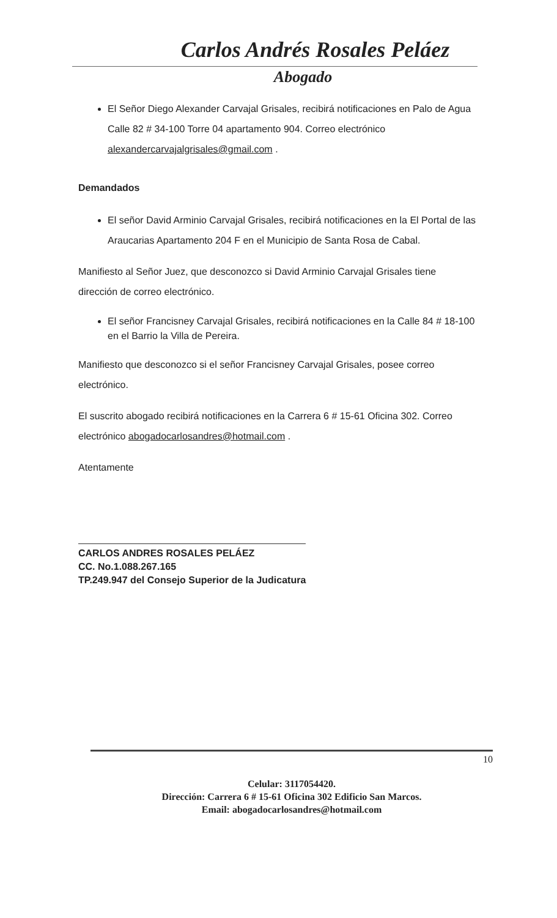Carlos Andrés Rosales Peláez
Abogado
El Señor Diego Alexander Carvajal Grisales, recibirá notificaciones en Palo de Agua Calle 82 # 34-100 Torre 04 apartamento 904. Correo electrónico alexandercarvajalgrisales@gmail.com .
Demandados
El señor David Arminio Carvajal Grisales, recibirá notificaciones en la El Portal de las Araucarias Apartamento 204 F en el Municipio de Santa Rosa de Cabal.
Manifiesto al Señor Juez, que desconozco si David Arminio Carvajal Grisales tiene dirección de correo electrónico.
El señor Francisney Carvajal Grisales, recibirá notificaciones en la Calle 84 # 18-100 en el Barrio la Villa de Pereira.
Manifiesto que desconozco si el señor Francisney Carvajal Grisales, posee correo electrónico.
El suscrito abogado recibirá notificaciones en la Carrera 6 # 15-61 Oficina 302. Correo electrónico abogadocarlosandres@hotmail.com .
Atentamente
CARLOS ANDRES ROSALES PELÁEZ
CC. No.1.088.267.165
TP.249.947 del Consejo Superior de la Judicatura
10
Celular: 3117054420.
Dirección: Carrera 6 # 15-61 Oficina 302 Edificio San Marcos.
Email: abogadocarlosandres@hotmail.com